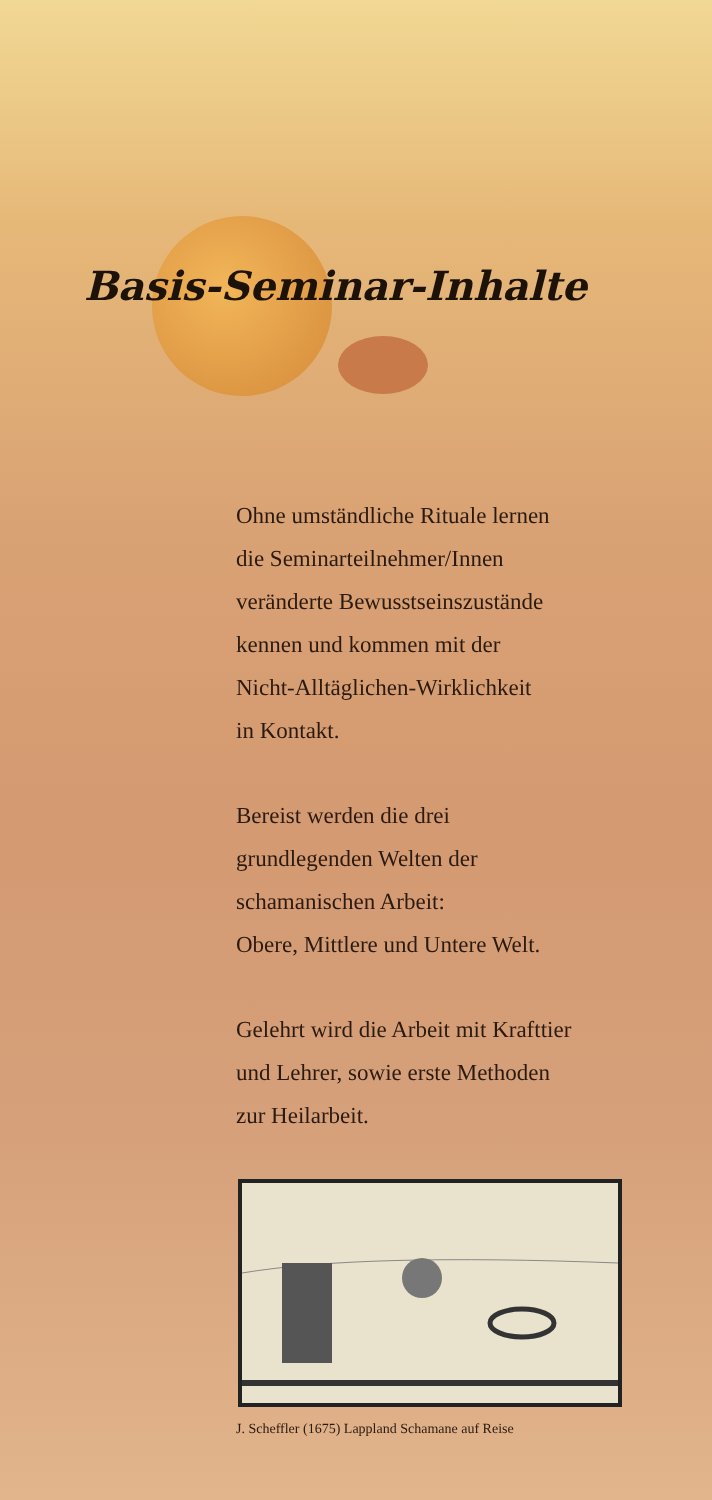Basis-Seminar-Inhalte
Ohne umständliche Rituale lernen
die Seminarteilnehmer/Innen
veränderte Bewusstseinszustände
kennen und kommen mit der
Nicht-Alltäglichen-Wirklichkeit
in Kontakt.
Bereist werden die drei
grundlegenden Welten der
schamanischen Arbeit:
Obere, Mittlere und Untere Welt.
Gelehrt wird die Arbeit mit Krafttier
und Lehrer, sowie erste Methoden
zur Heilarbeit.
J. Scheffler (1675) Lappland Schamane auf Reise